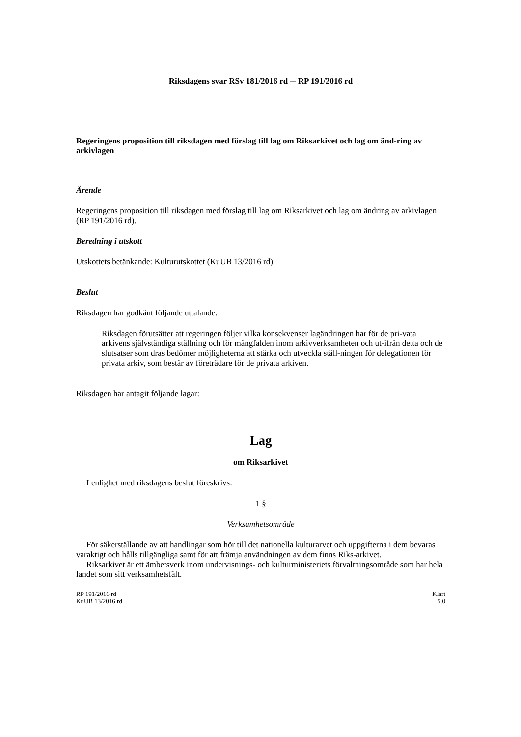Riksdagens svar RSv 181/2016 rd ─ RP 191/2016 rd
Regeringens proposition till riksdagen med förslag till lag om Riksarkivet och lag om änd-ring av arkivlagen
Ärende
Regeringens proposition till riksdagen med förslag till lag om Riksarkivet och lag om ändring av arkivlagen (RP 191/2016 rd).
Beredning i utskott
Utskottets betänkande: Kulturutskottet (KuUB 13/2016 rd).
Beslut
Riksdagen har godkänt följande uttalande:
Riksdagen förutsätter att regeringen följer vilka konsekvenser lagändringen har för de pri-vata arkivens självständiga ställning och för mångfalden inom arkivverksamheten och ut-ifrån detta och de slutsatser som dras bedömer möjligheterna att stärka och utveckla ställ-ningen för delegationen för privata arkiv, som består av företrädare för de privata arkiven.
Riksdagen har antagit följande lagar:
Lag
om Riksarkivet
I enlighet med riksdagens beslut föreskrivs:
1 §
Verksamhetsområde
För säkerställande av att handlingar som hör till det nationella kulturarvet och uppgifterna i dem bevaras varaktigt och hålls tillgängliga samt för att främja användningen av dem finns Riks-arkivet.
Riksarkivet är ett ämbetsverk inom undervisnings- och kulturministeriets förvaltningsområde som har hela landet som sitt verksamhetsfält.
RP 191/2016 rd
KuUB 13/2016 rd
Klart
5.0